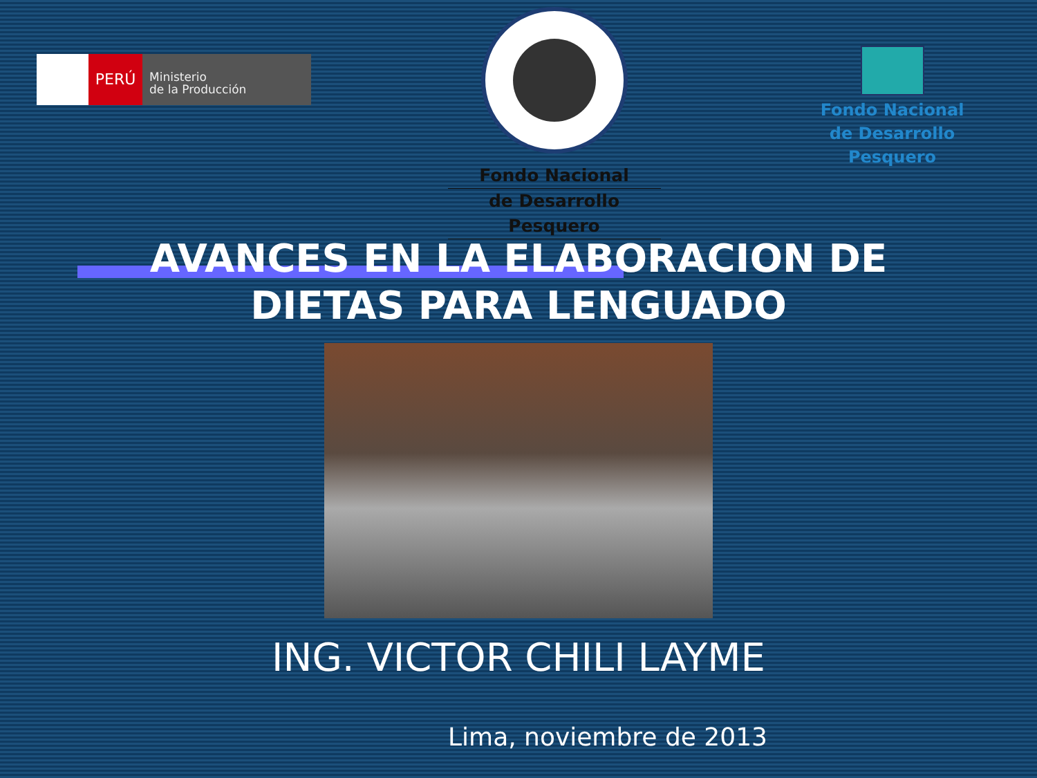PERÚ
Ministerio
de la Producción
Fondo Nacional
de Desarrollo Pesquero
Fondo Nacional
de Desarrollo Pesquero
AVANCES EN LA ELABORACION DE
DIETAS PARA LENGUADO
ING. VICTOR CHILI LAYME
Lima, noviembre de 2013